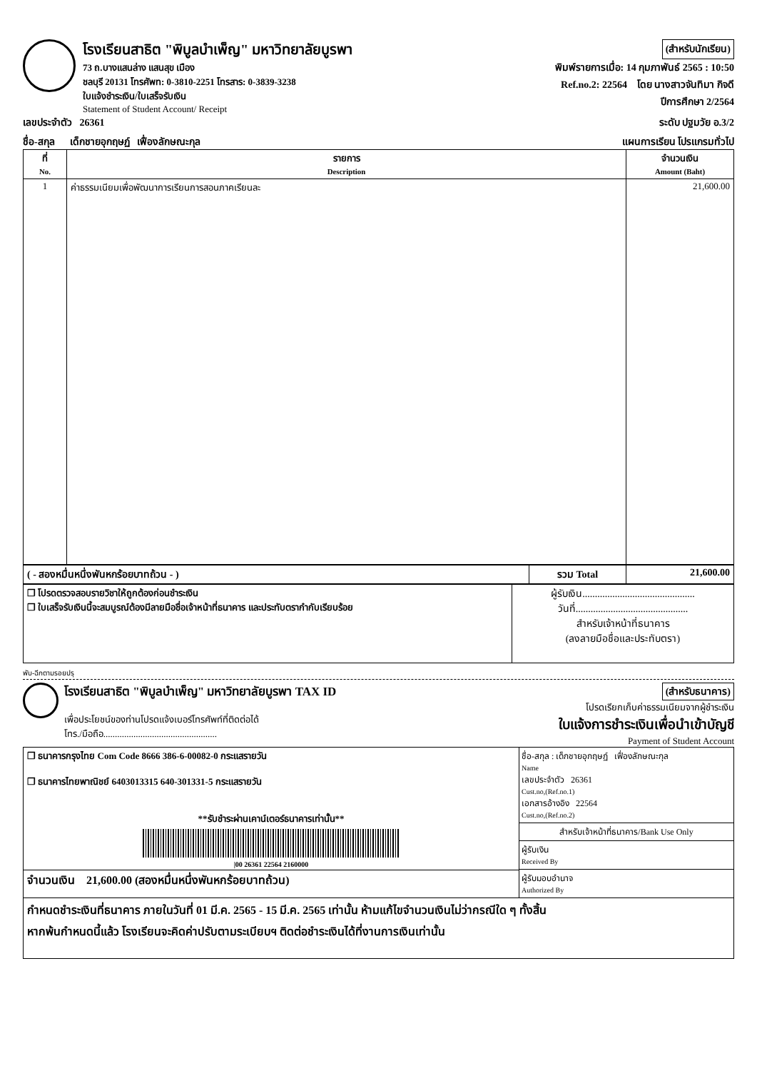โรงเรียนสาธิต "พิบูลบำเพ็ญ" มหาวิทยาลัยบูรพา
73 ถ.บางแสนล่าง แสนสุข เมือง
ชลบุรี 20131 โทรศัพท: 0-3810-2251 โทรสาร: 0-3839-3238
ใบแจ้งชำระเงิน/ใบเสร็จรับเงิน
Statement of Student Account/ Receipt
(สำหรับนักเรียน)
พิมพ์รายการเมื่อ: 14 กุมภาพันธ์ 2565 : 10:50
Ref.no.2: 22564 โดย นางสาวจันทิมา กิจดี
ปีการศึกษา 2/2564
เลขประจำตัว 26361 ระดับ ปฐมวัย อ.3/2
ชื่อ-สกุล เด็กชายอุกฤษฏ์ เฟื่องลักษณะกุล แผนการเรียน โปรแกรมทั่วไป
| ที่ No. | รายการ Description | จำนวนเงิน Amount (Baht) |
| --- | --- | --- |
| 1 | ค่าธรรมเนียมเพื่อพัฒนาการเรียนการสอนภาคเรียนละ | 21,600.00 |
| ( - สองหมื่นหนึ่งพันหกร้อยบาทถ้วน - ) | รวม Total | 21,600.00 |
| ❒ โปรดตรวจสอบรายวิชาให้ถูกต้องก่อนชำระเงิน ❒ ใบเสร็จรับเงินนี้จะสมบูรณ์ต้องมีลายมือชื่อเจ้าหน้าที่ธนาคาร และประทับตรากำกับเรียบร้อย | ผู้รับเงิน............................................. วันที่............................................. สำหรับเจ้าหน้าที่ธนาคาร (ลงลายมือชื่อและประทับตรา) |
พับ-ฉีกตามรอยปรุ
โรงเรียนสาธิต "พิบูลบำเพ็ญ" มหาวิทยาลัยบูรพา TAX ID
เพื่อประโยชน์ของท่านโปรดแจ้งเบอร์โทรศัพท์ที่ติดต่อได้
โทร./มือถือ.................................................
(สำหรับธนาคาร)
โปรดเรียกเก็บค่าธรรมเนียมจากผู้ชำระเงิน
ใบแจ้งการชำระเงินเพื่อนำเข้าบัญชี
Payment of Student Account
| ❒ ธนาคารกรุงไทย Com Code 8666 386-6-00082-0 กระแสรายวัน ❒ ธนาคารไทยพาณิชย์ 6403013315 640-301331-5 กระแสรายวัน **รับชำระผ่านเคาน์เตอร์ธนาคารเท่านั้น** /00 26361 22564 2160000 จำนวนเงิน 21,600.00 (สองหมื่นหนึ่งพันหกร้อยบาทถ้วน) | ชื่อ-สกุล : เด็กชายอุกฤษฏ์ เฟื่องลักษณะกุล Name เลขประจำตัว 26361 Cust.no,(Ref.no.1) เอกสารอ้างอิง 22564 Cust.no,(Ref.no.2) สำหรับเจ้าหน้าที่ธนาคาร/Bank Use Only ผู้รับเงิน Received By ผู้รับมอบอำนาจ Authorized By |
| กำหนดชำระเงินที่ธนาคาร ภายในวันที่ 01 มี.ค. 2565 - 15 มี.ค. 2565 เท่านั้น ห้ามแก้ไขจำนวนเงินไม่ว่ากรณีใด ๆ ทั้งสิ้น หากพ้นกำหนดนี้แล้ว โรงเรียนจะคิดค่าปรับตามระเบียบฯ ติดต่อชำระเงินได้ที่งานการเงินเท่านั้น | |